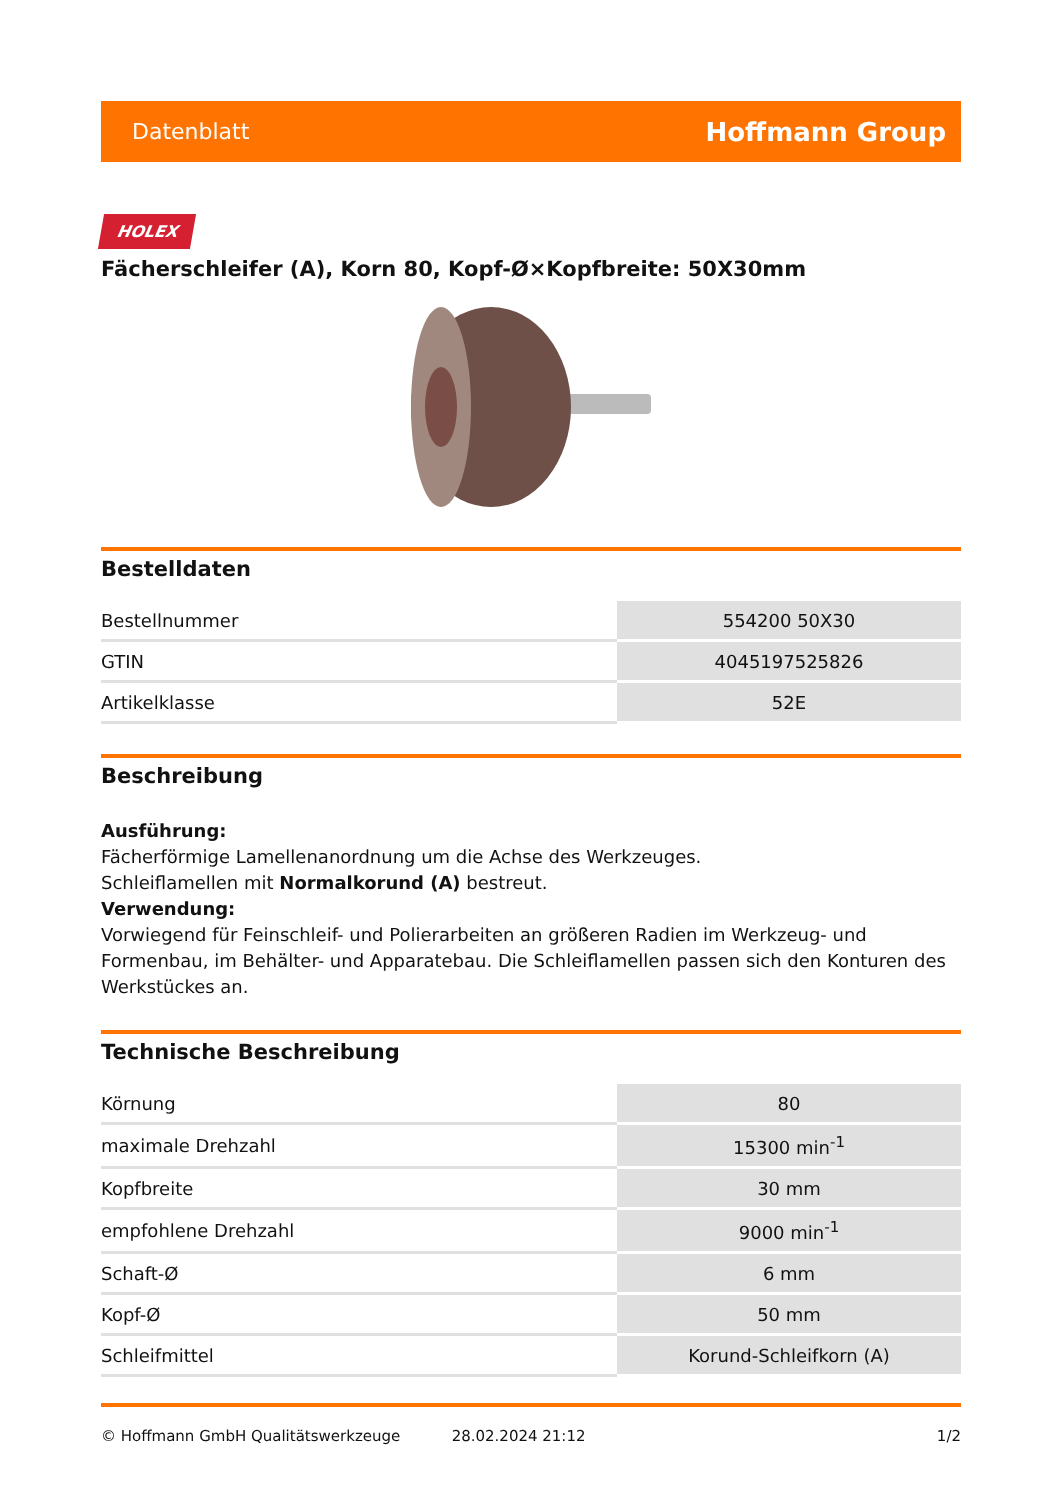Datenblatt Hoffmann Group
HOLEX
Fächerschleifer (A), Korn 80, Kopf-Ø×Kopfbreite: 50X30mm
Bestelldaten
| Bestellnummer | 554200 50X30 |
| GTIN | 4045197525826 |
| Artikelklasse | 52E |
Beschreibung
Ausführung:
Fächerförmige Lamellenanordnung um die Achse des Werkzeuges.
Schleiflamellen mit Normalkorund (A) bestreut.
Verwendung:
Vorwiegend für Feinschleif- und Polierarbeiten an größeren Radien im Werkzeug- und Formenbau, im Behälter- und Apparatebau. Die Schleiflamellen passen sich den Konturen des Werkstückes an.
Technische Beschreibung
| Körnung | 80 |
| maximale Drehzahl | 15300 min<sup>-1</sup> |
| Kopfbreite | 30 mm |
| empfohlene Drehzahl | 9000 min<sup>-1</sup> |
| Schaft-Ø | 6 mm |
| Kopf-Ø | 50 mm |
| Schleifmittel | Korund-Schleifkorn (A) |
© Hoffmann GmbH Qualitätswerkzeuge 28.02.2024 21:12 1/2